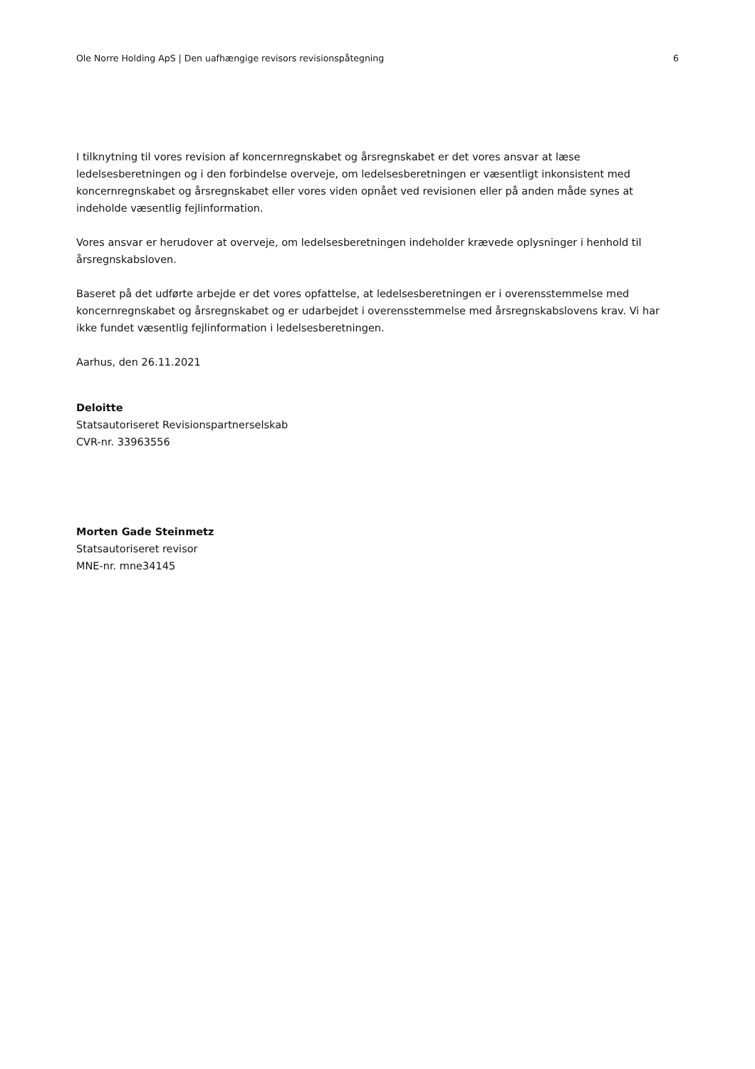Ole Norre Holding ApS | Den uafhængige revisors revisionspåtegning 6
I tilknytning til vores revision af koncernregnskabet og årsregnskabet er det vores ansvar at læse ledelsesberetningen og i den forbindelse overveje, om ledelsesberetningen er væsentligt inkonsistent med koncernregnskabet og årsregnskabet eller vores viden opnået ved revisionen eller på anden måde synes at indeholde væsentlig fejlinformation.
Vores ansvar er herudover at overveje, om ledelsesberetningen indeholder krævede oplysninger i henhold til årsregnskabsloven.
Baseret på det udførte arbejde er det vores opfattelse, at ledelsesberetningen er i overensstemmelse med koncernregnskabet og årsregnskabet og er udarbejdet i overensstemmelse med årsregnskabslovens krav. Vi har ikke fundet væsentlig fejlinformation i ledelsesberetningen.
Aarhus, den 26.11.2021
Deloitte
Statsautoriseret Revisionspartnerselskab
CVR-nr. 33963556
Morten Gade Steinmetz
Statsautoriseret revisor
MNE-nr. mne34145